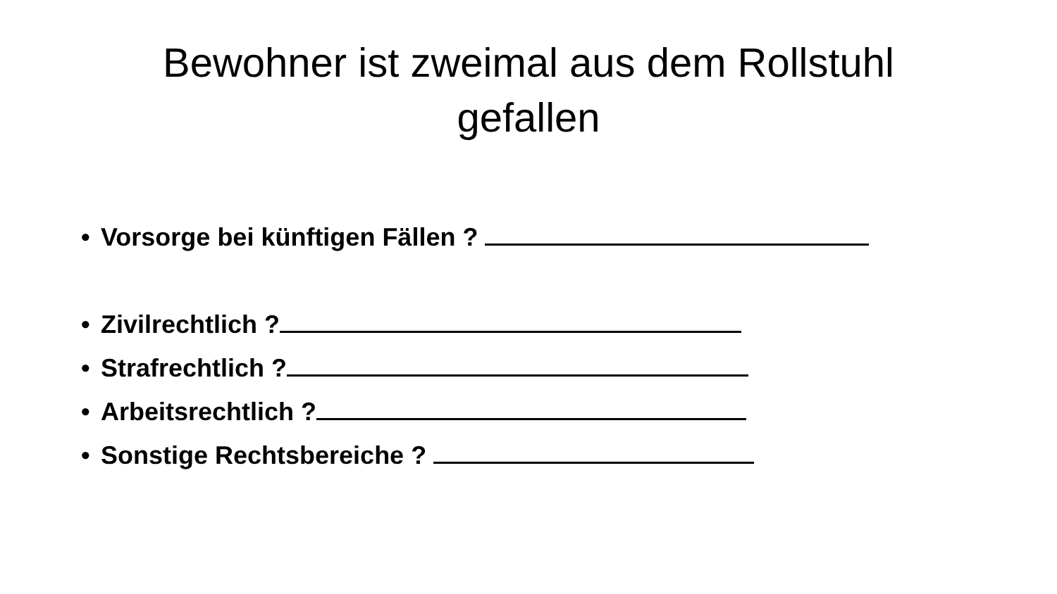Bewohner ist zweimal aus dem Rollstuhl
gefallen
• Vorsorge bei künftigen Fällen ?
• Zivilrechtlich ?
• Strafrechtlich ?
• Arbeitsrechtlich ?
• Sonstige Rechtsbereiche ?